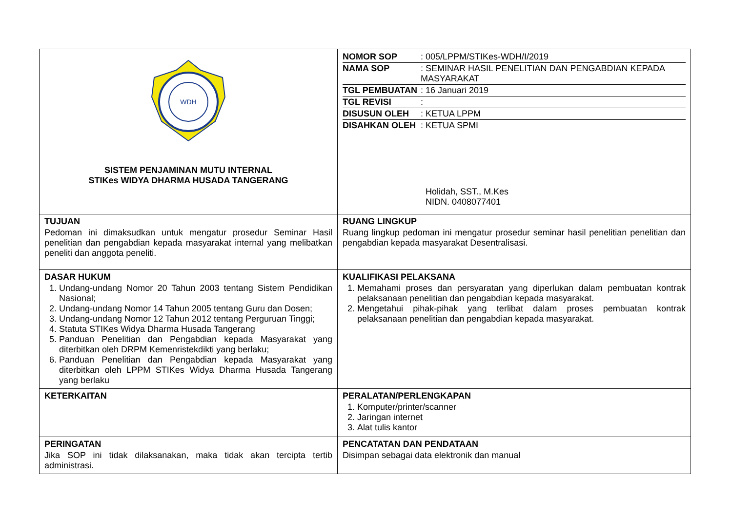| WDH SISTEM PENJAMINAN MUTU INTERNAL STIKes WIDYA DHARMA HUSADA TANGERANG | / NOMOR SOP / : 005/LPPM/STIKes-WDH/I/2019 / / NAMA SOP / : SEMINAR HASIL PENELITIAN DAN PENGABDIAN KEPADA MASYARAKAT / / TGL PEMBUATAN / : 16 Januari 2019 / / TGL REVISI / : / / DISUSUN OLEH / : KETUA LPPM / / DISAHKAN OLEH / : KETUA SPMI Holidah, SST., M.Kes NIDN. 0408077401 / |
| TUJUAN Pedoman ini dimaksudkan untuk mengatur prosedur Seminar Hasil penelitian dan pengabdian kepada masyarakat internal yang melibatkan peneliti dan anggota peneliti. | RUANG LINGKUP Ruang lingkup pedoman ini mengatur prosedur seminar hasil penelitian penelitian dan pengabdian kepada masyarakat Desentralisasi. |
| DASAR HUKUM 1. Undang-undang Nomor 20 Tahun 2003 tentang Sistem Pendidikan Nasional; 2. Undang-undang Nomor 14 Tahun 2005 tentang Guru dan Dosen; 3. Undang-undang Nomor 12 Tahun 2012 tentang Perguruan Tinggi; 4. Statuta STIKes Widya Dharma Husada Tangerang 5. Panduan Penelitian dan Pengabdian kepada Masyarakat yang diterbitkan oleh DRPM Kemenristekdikti yang berlaku; 6. Panduan Penelitian dan Pengabdian kepada Masyarakat yang diterbitkan oleh LPPM STIKes Widya Dharma Husada Tangerang yang berlaku | KUALIFIKASI PELAKSANA 1. Memahami proses dan persyaratan yang diperlukan dalam pembuatan kontrak pelaksanaan penelitian dan pengabdian kepada masyarakat. 2. Mengetahui pihak-pihak yang terlibat dalam proses pembuatan kontrak pelaksanaan penelitian dan pengabdian kepada masyarakat. |
| KETERKAITAN | PERALATAN/PERLENGKAPAN 1. Komputer/printer/scanner 2. Jaringan internet 3. Alat tulis kantor |
| PERINGATAN Jika SOP ini tidak dilaksanakan, maka tidak akan tercipta tertib administrasi. | PENCATATAN DAN PENDATAAN Disimpan sebagai data elektronik dan manual |